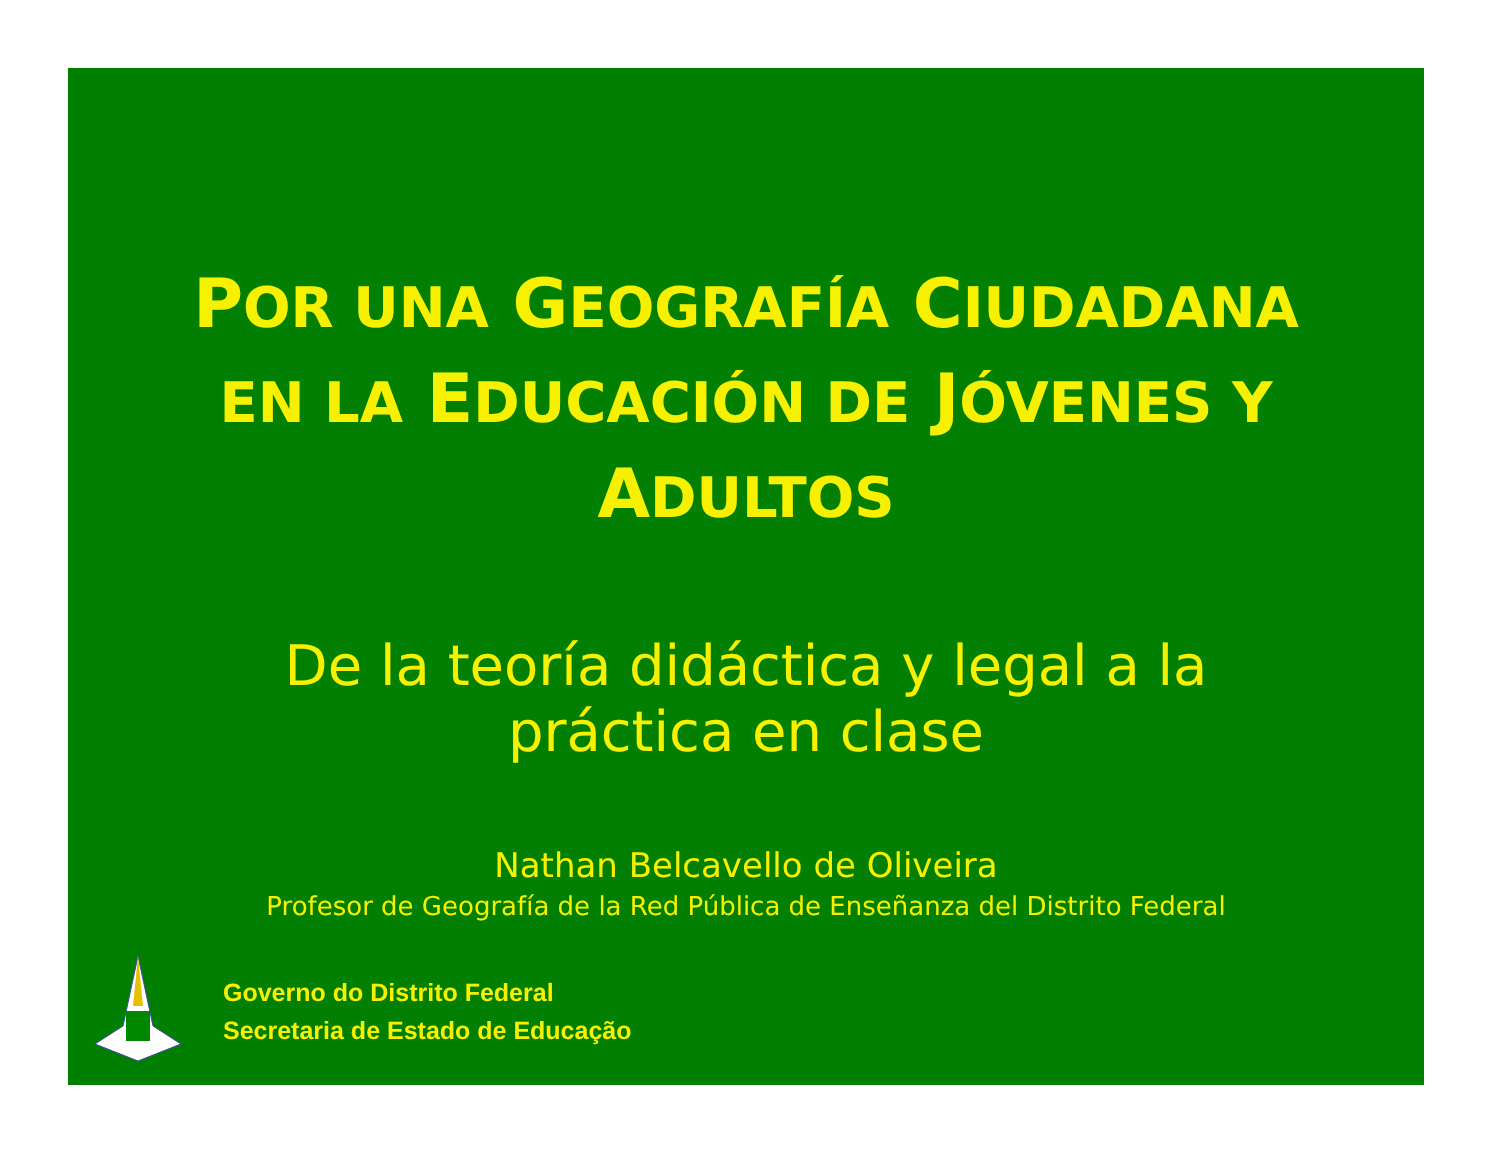POR UNA GEOGRAFÍA CIUDADANA
EN LA EDUCACIÓN DE JÓVENES Y
ADULTOS
De la teoría didáctica y legal a la
práctica en clase
Nathan Belcavello de Oliveira
Profesor de Geografía de la Red Pública de Enseñanza del Distrito Federal
Governo do Distrito Federal
Secretaria de Estado de Educação